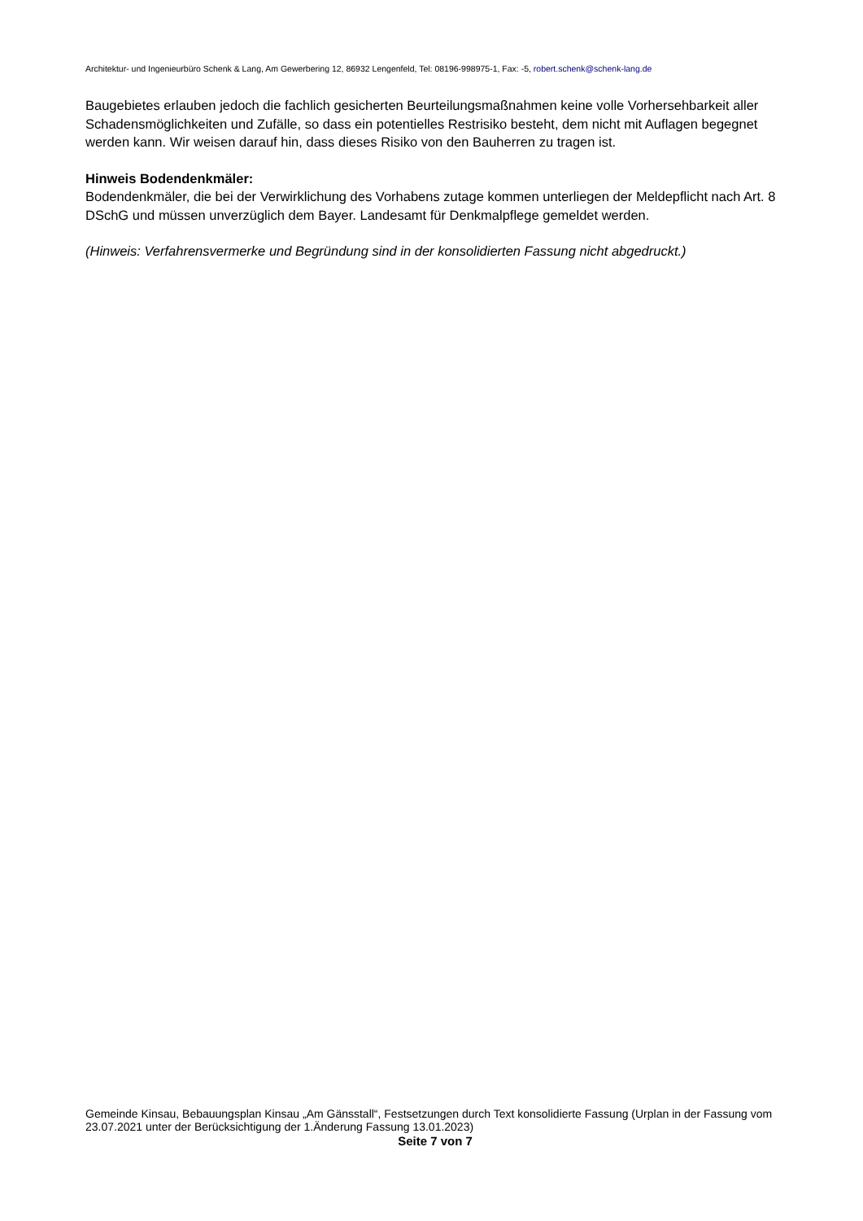Architektur- und Ingenieurbüro Schenk & Lang, Am Gewerbering 12, 86932 Lengenfeld, Tel: 08196-998975-1, Fax: -5, robert.schenk@schenk-lang.de
Baugebietes erlauben jedoch die fachlich gesicherten Beurteilungsmaßnahmen keine volle Vorhersehbarkeit aller Schadensmöglichkeiten und Zufälle, so dass ein potentielles Restrisiko besteht, dem nicht mit Auflagen begegnet werden kann. Wir weisen darauf hin, dass dieses Risiko von den Bauherren zu tragen ist.
Hinweis Bodendenkmäler:
Bodendenkmäler, die bei der Verwirklichung des Vorhabens zutage kommen unterliegen der Meldepflicht nach Art. 8 DSchG und müssen unverzüglich dem Bayer. Landesamt für Denkmalpflege gemeldet werden.
(Hinweis: Verfahrensvermerke und Begründung sind in der konsolidierten Fassung nicht abgedruckt.)
Gemeinde Kinsau, Bebauungsplan Kinsau „Am Gänsstall“, Festsetzungen durch Text konsolidierte Fassung (Urplan in der Fassung vom 23.07.2021 unter der Berücksichtigung der 1.Änderung Fassung 13.01.2023)
Seite 7 von 7